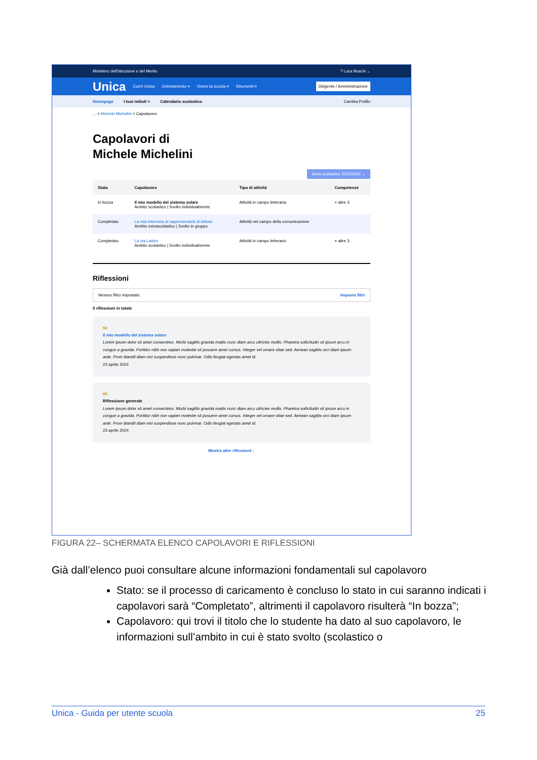Ministero dell'Istruzione e del Merito? Luca Boschi ⌄
Unica Cos'è Unica Orientamento ≡ Vivere la scuola ≡ Strumenti ≡ Dirigente / Amministrazione
Homepage I tuoi istituti ≡ Calendario scolastico Cambia Profilo
... > Michele Michelini > Capolavoro
Capolavori di
Michele Michelini
Anno scolastico 2023/2024 ⌄
| Stato | Capolavoro | Tipo di attività | Competenze |
| --- | --- | --- | --- |
| In bozza | Il mio modello del sistema solare Ambito scolastico / Svolto individualmente | Attività in campo letteraria | + altre 3 |
| Completato | La mia intervista ai rappresentanti di istituto Ambito extrascolastico / Svolto in gruppo | Attività nel campo della comunicazione | |
| Completato | La via Lattea Ambito scolastico / Svolto individualmente | Attività in campo letterario | + altre 3 |
Riflessioni
Nessun filtro impostato Imposta filtri
5 riflessioni in totale
66
Il mio modello del sistema solare
Lorem ipsum dolor sit amet consectetur. Morbi sagittis gravida mattis nunc diam arcu ultricies mollis. Pharetra sollicitudin sit ipsum arcu in congue a gravida. Porttitor nibh non sapien molestie sit posuere amet cursus. Integer vel ornare vitae sed. Aenean sagittis orci diam ipsum ante. Proin blandit diam nisi suspendisse nunc pulvinar. Odio feugiat egestas amet id.
23 aprile 2024
66
Riflessione generale
Lorem ipsum dolor sit amet consectetur. Morbi sagittis gravida mattis nunc diam arcu ultricies mollis. Pharetra sollicitudin sit ipsum arcu in congue a gravida. Porttitor nibh non sapien molestie sit posuere amet cursus. Integer vel ornare vitae sed. Aenean sagittis orci diam ipsum ante. Proin blandit diam nisi suspendisse nunc pulvinar. Odio feugiat egestas amet id.
23 aprile 2024
Mostra altre riflessioni ↓
FIGURA 22– SCHERMATA ELENCO CAPOLAVORI E RIFLESSIONI
Già dall’elenco puoi consultare alcune informazioni fondamentali sul capolavoro
Stato: se il processo di caricamento è concluso lo stato in cui saranno indicati i capolavori sarà “Completato”, altrimenti il capolavoro risulterà “In bozza”;
Capolavoro: qui trovi il titolo che lo studente ha dato al suo capolavoro, le informazioni sull’ambito in cui è stato svolto (scolastico o
Unica - Guida per utente scuola 25